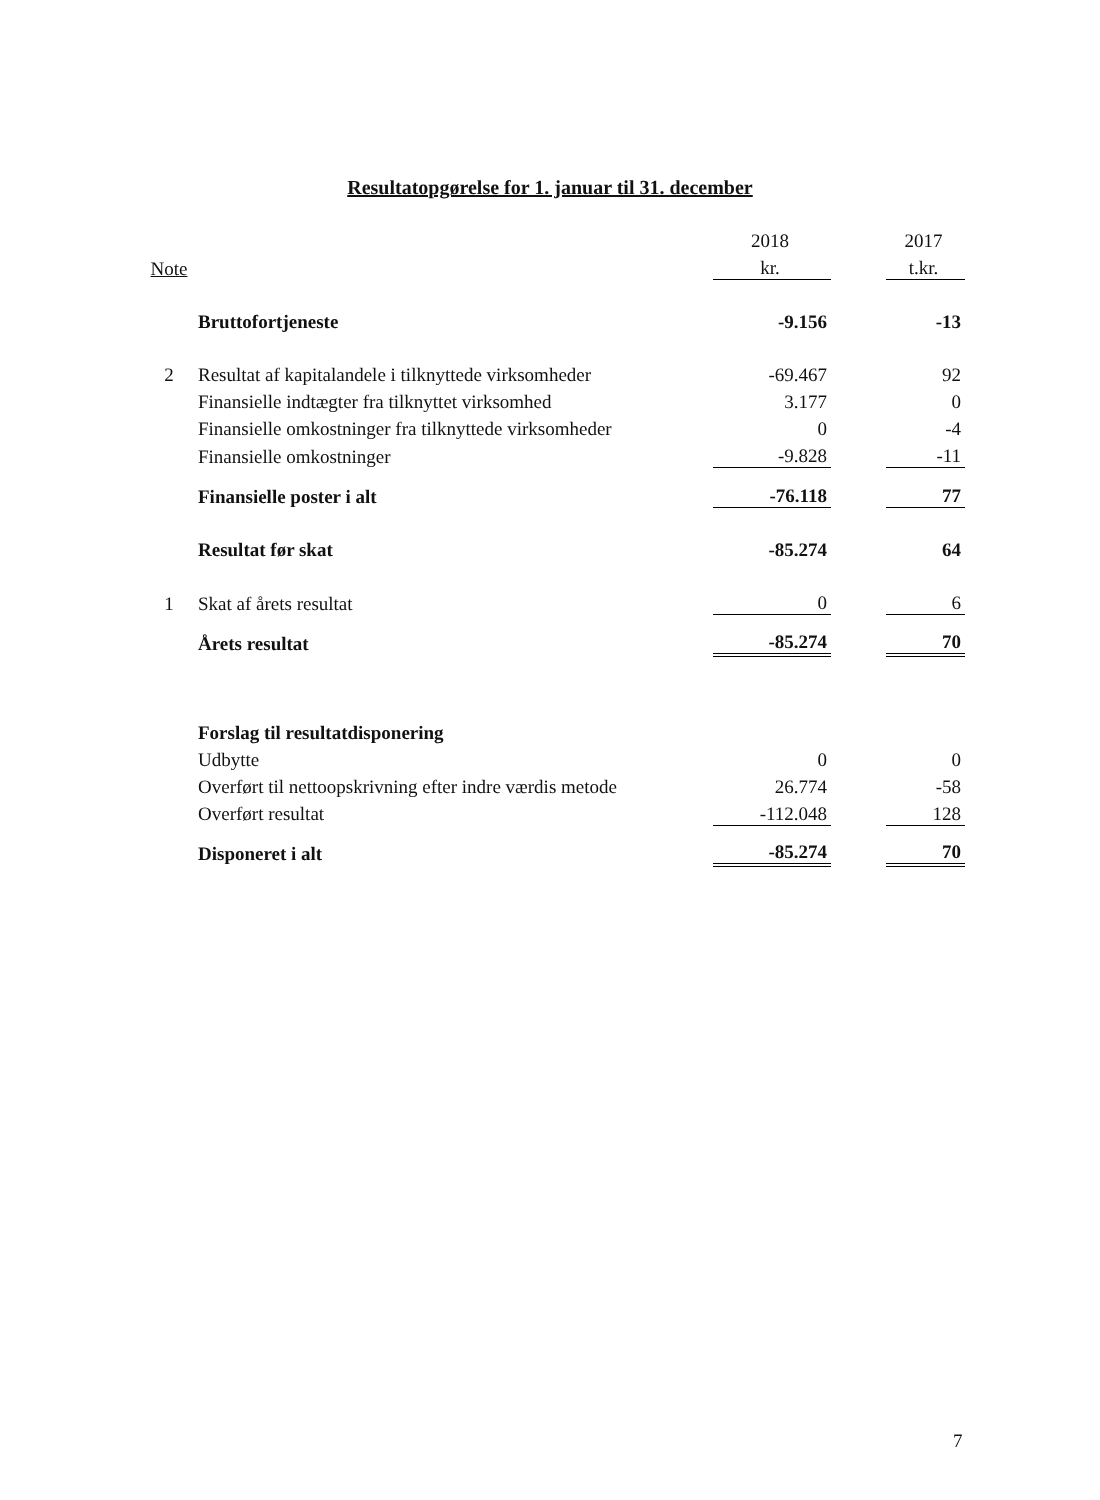Resultatopgørelse for 1. januar til 31. december
| | | 2018 | | 2017 |
| Note | | kr. | | t.kr. |
| | Bruttofortjeneste | -9.156 | | -13 |
| 2 | Resultat af kapitalandele i tilknyttede virksomheder | -69.467 | | 92 |
| | Finansielle indtægter fra tilknyttet virksomhed | 3.177 | | 0 |
| | Finansielle omkostninger fra tilknyttede virksomheder | 0 | | -4 |
| | Finansielle omkostninger | -9.828 | | -11 |
| | Finansielle poster i alt | -76.118 | | 77 |
| | Resultat før skat | -85.274 | | 64 |
| 1 | Skat af årets resultat | 0 | | 6 |
| | Årets resultat | -85.274 | | 70 |
| | Forslag til resultatdisponering | | | |
| | Udbytte | 0 | | 0 |
| | Overført til nettoopskrivning efter indre værdis metode | 26.774 | | -58 |
| | Overført resultat | -112.048 | | 128 |
| | Disponeret i alt | -85.274 | | 70 |
7